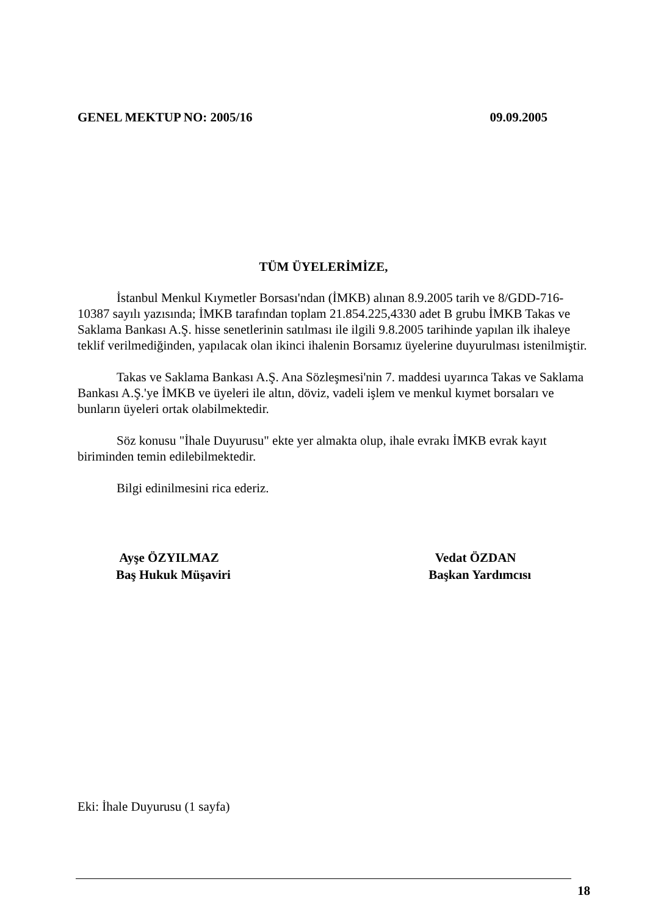GENEL MEKTUP NO: 2005/16 09.09.2005
TÜM ÜYELERİMİZE,
İstanbul Menkul Kıymetler Borsası'ndan (İMKB) alınan 8.9.2005 tarih ve 8/GDD-716-10387 sayılı yazısında; İMKB tarafından toplam 21.854.225,4330 adet B grubu İMKB Takas ve Saklama Bankası A.Ş. hisse senetlerinin satılması ile ilgili 9.8.2005 tarihinde yapılan ilk ihaleye teklif verilmediğinden, yapılacak olan ikinci ihalenin Borsamız üyelerine duyurulması istenilmiştir.
Takas ve Saklama Bankası A.Ş. Ana Sözleşmesi'nin 7. maddesi uyarınca Takas ve Saklama Bankası A.Ş.'ye İMKB ve üyeleri ile altın, döviz, vadeli işlem ve menkul kıymet borsaları ve bunların üyeleri ortak olabilmektedir.
Söz konusu "İhale Duyurusu" ekte yer almakta olup, ihale evrakı İMKB evrak kayıt biriminden temin edilebilmektedir.
Bilgi edinilmesini rica ederiz.
Ayşe ÖZYILMAZ
Baş Hukuk Müşaviri
Vedat ÖZDAN
Başkan Yardımcısı
Eki: İhale Duyurusu (1 sayfa)
18